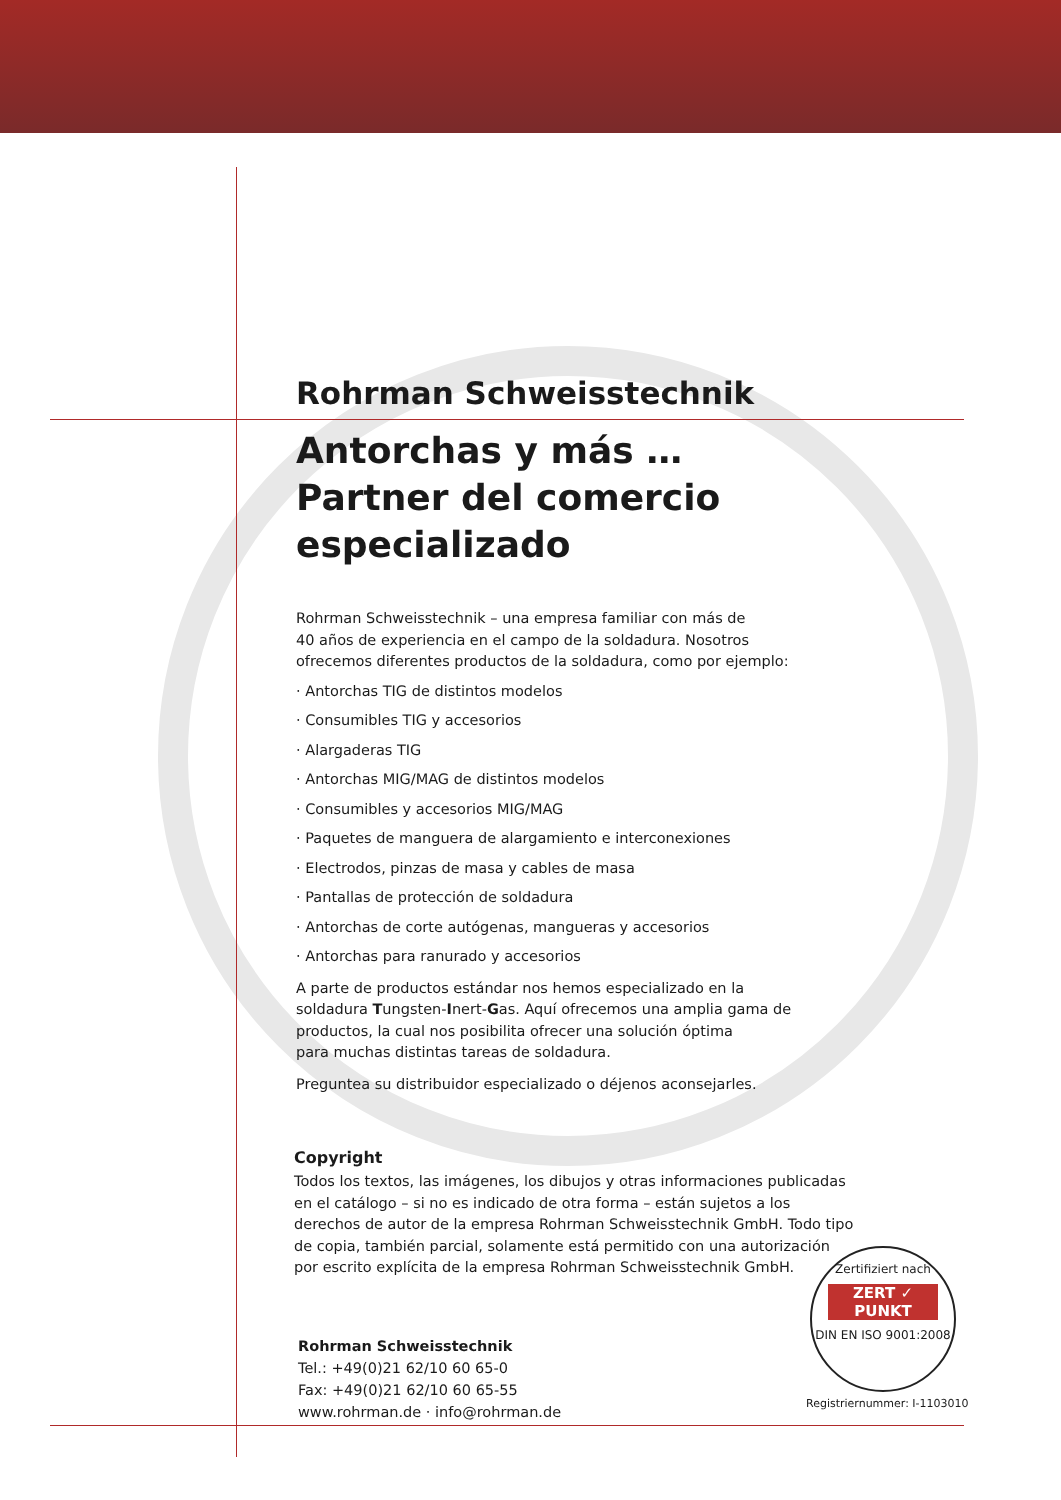Rohrman Schweisstechnik
Antorchas y más …
Partner del comercio especializado
Rohrman Schweisstechnik – una empresa familiar con más de
40 años de experiencia en el campo de la soldadura. Nosotros
ofrecemos diferentes productos de la soldadura, como por ejemplo:
· Antorchas TIG de distintos modelos
· Consumibles TIG y accesorios
· Alargaderas TIG
· Antorchas MIG/MAG de distintos modelos
· Consumibles y accesorios MIG/MAG
· Paquetes de manguera de alargamiento e interconexiones
· Electrodos, pinzas de masa y cables de masa
· Pantallas de protección de soldadura
· Antorchas de corte autógenas, mangueras y accesorios
· Antorchas para ranurado y accesorios
A parte de productos estándar nos hemos especializado en la
soldadura Tungsten-Inert-Gas. Aquí ofrecemos una amplia gama de
productos, la cual nos posibilita ofrecer una solución óptima
para muchas distintas tareas de soldadura.
Preguntea su distribuidor especializado o déjenos aconsejarles.
Copyright
Todos los textos, las imágenes, los dibujos y otras informaciones publicadas en el catálogo – si no es indicado de otra forma – están sujetos a los derechos de autor de la empresa Rohrman Schweisstechnik GmbH. Todo tipo de copia, también parcial, solamente está permitido con una autorización por escrito explícita de la empresa Rohrman Schweisstechnik GmbH.
Rohrman Schweisstechnik
Tel.: +49(0)21 62/10 60 65-0
Fax: +49(0)21 62/10 60 65-55
www.rohrman.de · info@rohrman.de
Zertifiziert nach
ZERT ✓ PUNKT
DIN EN ISO 9001:2008
Registriernummer: I-1103010